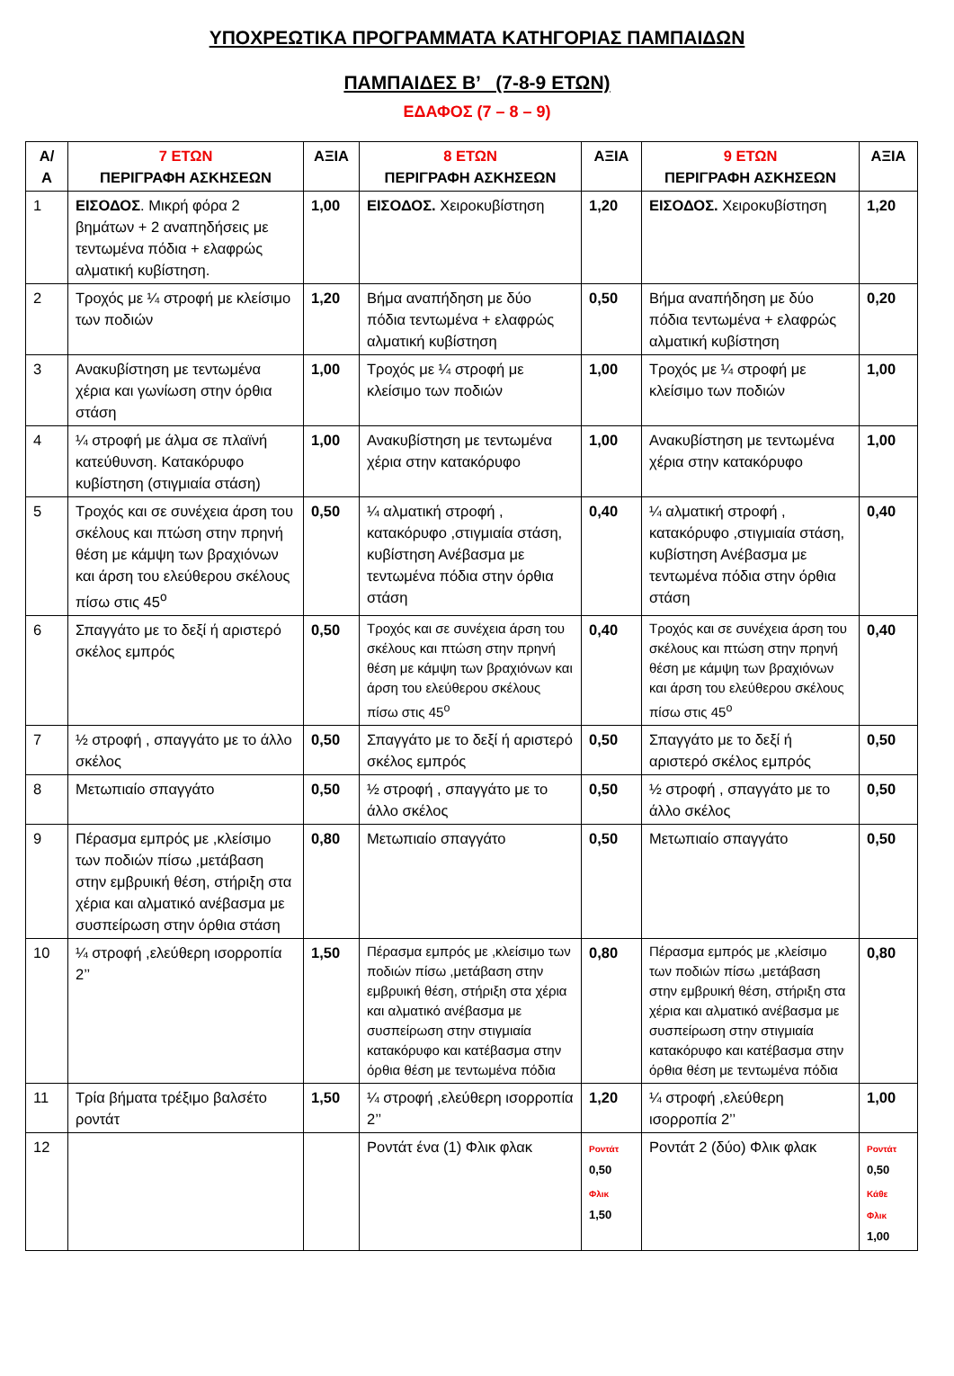ΥΠΟΧΡΕΩΤΙΚΑ ΠΡΟΓΡΑΜΜΑΤΑ ΚΑΤΗΓΟΡΙΑΣ ΠΑΜΠΑΙΔΩΝ
ΠΑΜΠΑΙΔΕΣ Β’ (7-8-9 ΕΤΩΝ)
ΕΔΑΦΟΣ (7 – 8 – 9)
| Α/ Α | 7 ΕΤΩΝ ΠΕΡΙΓΡΑΦΗ ΑΣΚΗΣΕΩΝ | ΑΞΙΑ | 8 ΕΤΩΝ ΠΕΡΙΓΡΑΦΗ ΑΣΚΗΣΕΩΝ | ΑΞΙΑ | 9 ΕΤΩΝ ΠΕΡΙΓΡΑΦΗ ΑΣΚΗΣΕΩΝ | ΑΞΙΑ |
| --- | --- | --- | --- | --- | --- | --- |
| 1 | ΕΙΣΟΔΟΣ . Μικρή φόρα 2 βημάτων + 2 αναπηδήσεις με τεντωμένα πόδια + ελαφρώς αλματική κυβίστηση. | 1,00 | ΕΙΣΟΔΟΣ. Χειροκυβίστηση | 1,20 | ΕΙΣΟΔΟΣ. Χειροκυβίστηση | 1,20 |
| 2 | Τροχός με ¼ στροφή με κλείσιμο των ποδιών | 1,20 | Βήμα αναπήδηση με δύο πόδια τεντωμένα + ελαφρώς αλματική κυβίστηση | 0,50 | Βήμα αναπήδηση με δύο πόδια τεντωμένα + ελαφρώς αλματική κυβίστηση | 0,20 |
| 3 | Ανακυβίστηση με τεντωμένα χέρια και γωνίωση στην όρθια στάση | 1,00 | Τροχός με ¼ στροφή με κλείσιμο των ποδιών | 1,00 | Τροχός με ¼ στροφή με κλείσιμο των ποδιών | 1,00 |
| 4 | ¼ στροφή με άλμα σε πλαϊνή κατεύθυνση. Κατακόρυφο κυβίστηση (στιγμιαία στάση) | 1,00 | Ανακυβίστηση με τεντωμένα χέρια στην κατακόρυφο | 1,00 | Ανακυβίστηση με τεντωμένα χέρια στην κατακόρυφο | 1,00 |
| 5 | Τροχός και σε συνέχεια άρση του σκέλους και πτώση στην πρηνή θέση με κάμψη των βραχιόνων και άρση του ελεύθερου σκέλους πίσω στις 45<sup>ο</sup> | 0,50 | ¼ αλματική στροφή , κατακόρυφο ,στιγμιαία στάση, κυβίστηση Ανέβασμα με τεντωμένα πόδια στην όρθια στάση | 0,40 | ¼ αλματική στροφή , κατακόρυφο ,στιγμιαία στάση, κυβίστηση Ανέβασμα με τεντωμένα πόδια στην όρθια στάση | 0,40 |
| 6 | Σπαγγάτο με το δεξί ή αριστερό σκέλος εμπρός | 0,50 | Τροχός και σε συνέχεια άρση του σκέλους και πτώση στην πρηνή θέση με κάμψη των βραχιόνων και άρση του ελεύθερου σκέλους πίσω στις 45<sup>ο</sup> | 0,40 | Τροχός και σε συνέχεια άρση του σκέλους και πτώση στην πρηνή θέση με κάμψη των βραχιόνων και άρση του ελεύθερου σκέλους πίσω στις 45<sup>ο</sup> | 0,40 |
| 7 | ½ στροφή , σπαγγάτο με το άλλο σκέλος | 0,50 | Σπαγγάτο με το δεξί ή αριστερό σκέλος εμπρός | 0,50 | Σπαγγάτο με το δεξί ή αριστερό σκέλος εμπρός | 0,50 |
| 8 | Μετωπιαίο σπαγγάτο | 0,50 | ½ στροφή , σπαγγάτο με το άλλο σκέλος | 0,50 | ½ στροφή , σπαγγάτο με το άλλο σκέλος | 0,50 |
| 9 | Πέρασμα εμπρός με ,κλείσιμο των ποδιών πίσω ,μετάβαση στην εμβρυική θέση, στήριξη στα χέρια και αλματικό ανέβασμα με συσπείρωση στην όρθια στάση | 0,80 | Μετωπιαίο σπαγγάτο | 0,50 | Μετωπιαίο σπαγγάτο | 0,50 |
| 10 | ¼ στροφή ,ελεύθερη ισορροπία 2’’ | 1,50 | Πέρασμα εμπρός με ,κλείσιμο των ποδιών πίσω ,μετάβαση στην εμβρυική θέση, στήριξη στα χέρια και αλματικό ανέβασμα με συσπείρωση στην στιγμιαία κατακόρυφο και κατέβασμα στην όρθια θέση με τεντωμένα πόδια | 0,80 | Πέρασμα εμπρός με ,κλείσιμο των ποδιών πίσω ,μετάβαση στην εμβρυική θέση, στήριξη στα χέρια και αλματικό ανέβασμα με συσπείρωση στην στιγμιαία κατακόρυφο και κατέβασμα στην όρθια θέση με τεντωμένα πόδια | 0,80 |
| 11 | Τρία βήματα τρέξιμο βαλσέτο ροντάτ | 1,50 | ¼ στροφή ,ελεύθερη ισορροπία 2’’ | 1,20 | ¼ στροφή ,ελεύθερη ισορροπία 2’’ | 1,00 |
| 12 | | | Ροντάτ ένα (1) Φλικ φλακ | Ροντάτ 0,50 Φλικ 1,50 | Ροντάτ 2 (δύο) Φλικ φλακ | Ροντάτ 0,50 Κάθε Φλικ 1,00 |